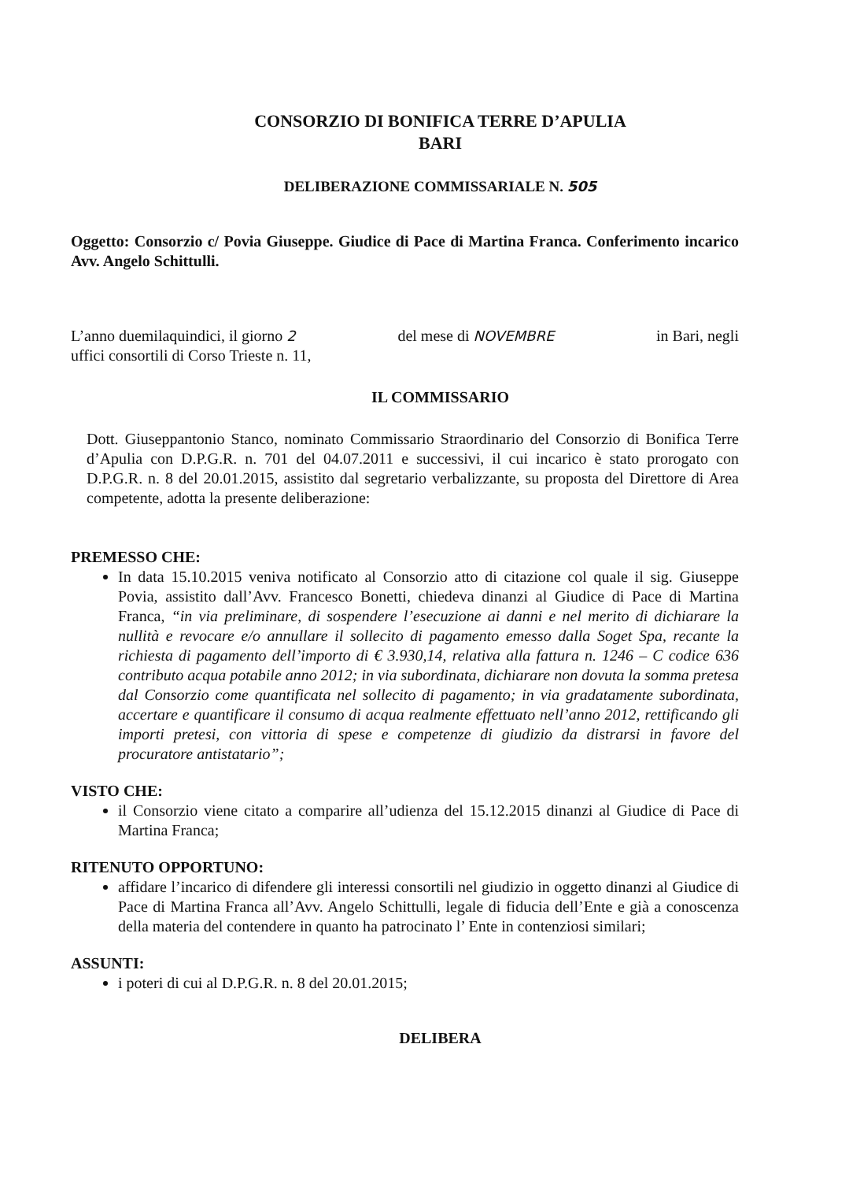CONSORZIO DI BONIFICA TERRE D’APULIA
BARI
DELIBERAZIONE COMMISSARIALE N. 505
Oggetto: Consorzio c/ Povia Giuseppe. Giudice di Pace di Martina Franca. Conferimento incarico Avv. Angelo Schittulli.
L’anno duemilaquindici, il giorno 2 del mese di NOVEMBRE in Bari, negli
uffici consortili di Corso Trieste n. 11,
IL COMMISSARIO
Dott. Giuseppantonio Stanco, nominato Commissario Straordinario del Consorzio di Bonifica Terre d’Apulia con D.P.G.R. n. 701 del 04.07.2011 e successivi, il cui incarico è stato prorogato con D.P.G.R. n. 8 del 20.01.2015, assistito dal segretario verbalizzante, su proposta del Direttore di Area competente, adotta la presente deliberazione:
PREMESSO CHE:
In data 15.10.2015 veniva notificato al Consorzio atto di citazione col quale il sig. Giuseppe Povia, assistito dall’Avv. Francesco Bonetti, chiedeva dinanzi al Giudice di Pace di Martina Franca, “in via preliminare, di sospendere l’esecuzione ai danni e nel merito di dichiarare la nullità e revocare e/o annullare il sollecito di pagamento emesso dalla Soget Spa, recante la richiesta di pagamento dell’importo di € 3.930,14, relativa alla fattura n. 1246 – C codice 636 contributo acqua potabile anno 2012; in via subordinata, dichiarare non dovuta la somma pretesa dal Consorzio come quantificata nel sollecito di pagamento; in via gradatamente subordinata, accertare e quantificare il consumo di acqua realmente effettuato nell’anno 2012, rettificando gli importi pretesi, con vittoria di spese e competenze di giudizio da distrarsi in favore del procuratore antistatario”;
VISTO CHE:
il Consorzio viene citato a comparire all’udienza del 15.12.2015 dinanzi al Giudice di Pace di Martina Franca;
RITENUTO OPPORTUNO:
affidare l’incarico di difendere gli interessi consortili nel giudizio in oggetto dinanzi al Giudice di Pace di Martina Franca all’Avv. Angelo Schittulli, legale di fiducia dell’Ente e già a conoscenza della materia del contendere in quanto ha patrocinato l’ Ente in contenziosi similari;
ASSUNTI:
i poteri di cui al D.P.G.R. n. 8 del 20.01.2015;
DELIBERA